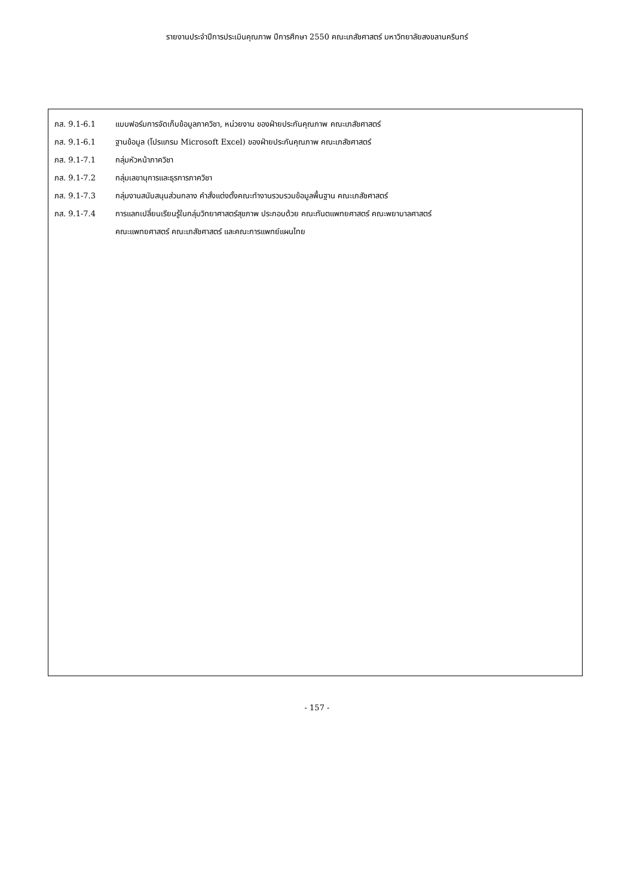รายงานประจำปีการประเมินคุณภาพ ปีการศึกษา 2550 คณะเภสัชศาสตร์ มหาวิทยาลัยสงขลานครินทร์
ภส. 9.1-6.1 แบบฟอร์มการจัดเก็บข้อมูลภาควิชา, หน่วยงาน ของฝ่ายประกันคุณภาพ คณะเภสัชศาสตร์
ภส. 9.1-6.1 ฐานข้อมูล (โปรแกรม Microsoft Excel) ของฝ่ายประกันคุณภาพ คณะเภสัชศาสตร์
ภส. 9.1-7.1 กลุ่มหัวหน้าภาควิชา
ภส. 9.1-7.2 กลุ่มเลขานุการและธุรการภาควิชา
ภส. 9.1-7.3 กลุ่มงานสนับสนุนส่วนกลาง คำสั่งแต่งตั้งคณะทำงานรวบรวมข้อมูลพื้นฐาน คณะเภสัชศาสตร์
ภส. 9.1-7.4 การแลกเปลี่ยนเรียนรู้ในกลุ่มวิทยาศาสตร์สุขภาพ ประกอบด้วย คณะทันตแพทยศาสตร์ คณะพยาบาลศาสตร์
คณะแพทยศาสตร์ คณะเภสัชศาสตร์ และคณะการแพทย์แผนไทย
- 157 -